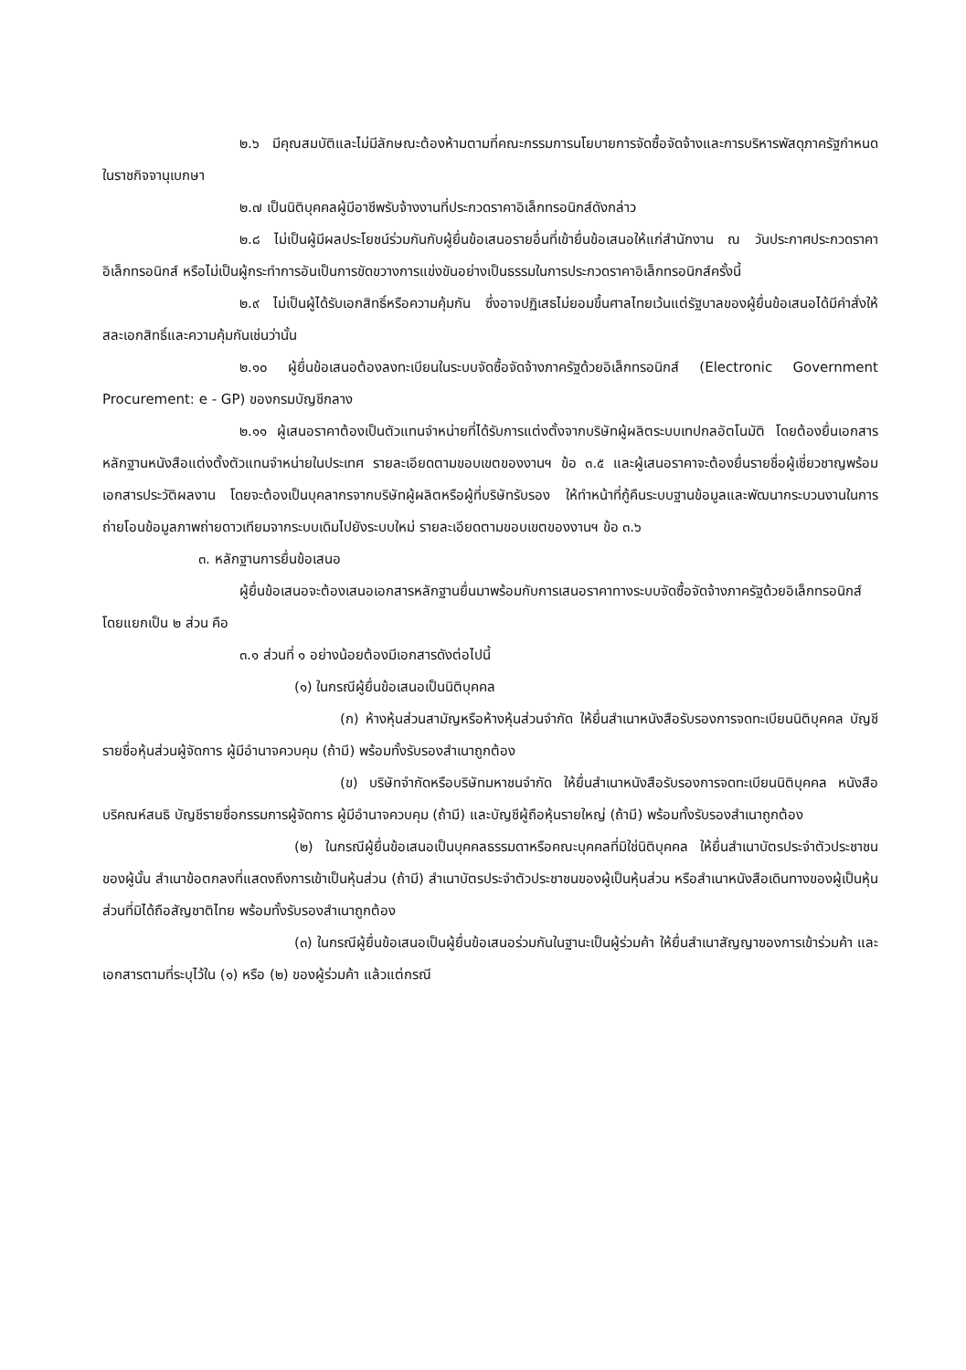๒.๖ มีคุณสมบัติและไม่มีลักษณะต้องห้ามตามที่คณะกรรมการนโยบายการจัดซื้อจัดจ้างและการบริหารพัสดุภาครัฐกำหนดในราชกิจจานุเบกษา
๒.๗ เป็นนิติบุคคลผู้มีอาชีพรับจ้างงานที่ประกวดราคาอิเล็กทรอนิกส์ดังกล่าว
๒.๘ ไม่เป็นผู้มีผลประโยชน์ร่วมกันกับผู้ยื่นข้อเสนอรายอื่นที่เข้ายื่นข้อเสนอให้แก่สำนักงาน ณ วันประกาศประกวดราคาอิเล็กทรอนิกส์ หรือไม่เป็นผู้กระทำการอันเป็นการขัดขวางการแข่งขันอย่างเป็นธรรมในการประกวดราคาอิเล็กทรอนิกส์ครั้งนี้
๒.๙ ไม่เป็นผู้ได้รับเอกสิทธิ์หรือความคุ้มกัน ซึ่งอาจปฏิเสธไม่ยอมขึ้นศาลไทยเว้นแต่รัฐบาลของผู้ยื่นข้อเสนอได้มีคำสั่งให้สละเอกสิทธิ์และความคุ้มกันเช่นว่านั้น
๒.๑๐ ผู้ยื่นข้อเสนอต้องลงทะเบียนในระบบจัดซื้อจัดจ้างภาครัฐด้วยอิเล็กทรอนิกส์ (Electronic Government Procurement: e - GP) ของกรมบัญชีกลาง
๒.๑๑ ผู้เสนอราคาต้องเป็นตัวแทนจำหน่ายที่ได้รับการแต่งตั้งจากบริษัทผู้ผลิตระบบเทปกลอัตโนมัติ โดยต้องยื่นเอกสารหลักฐานหนังสือแต่งตั้งตัวแทนจำหน่ายในประเทศ รายละเอียดตามขอบเขตของงานฯ ข้อ ๓.๕ และผู้เสนอราคาจะต้องยื่นรายชื่อผู้เชี่ยวชาญพร้อมเอกสารประวัติผลงาน โดยจะต้องเป็นบุคลากรจากบริษัทผู้ผลิตหรือผู้ที่บริษัทรับรอง ให้ทำหน้าที่กู้คืนระบบฐานข้อมูลและพัฒนากระบวนงานในการถ่ายโอนข้อมูลภาพถ่ายดาวเทียมจากระบบเดิมไปยังระบบใหม่ รายละเอียดตามขอบเขตของงานฯ ข้อ ๓.๖
๓. หลักฐานการยื่นข้อเสนอ
ผู้ยื่นข้อเสนอจะต้องเสนอเอกสารหลักฐานยื่นมาพร้อมกับการเสนอราคาทางระบบจัดซื้อจัดจ้างภาครัฐด้วยอิเล็กทรอนิกส์ โดยแยกเป็น ๒ ส่วน คือ
๓.๑ ส่วนที่ ๑ อย่างน้อยต้องมีเอกสารดังต่อไปนี้
(๑) ในกรณีผู้ยื่นข้อเสนอเป็นนิติบุคคล
(ก) ห้างหุ้นส่วนสามัญหรือห้างหุ้นส่วนจำกัด ให้ยื่นสำเนาหนังสือรับรองการจดทะเบียนนิติบุคคล บัญชีรายชื่อหุ้นส่วนผู้จัดการ ผู้มีอำนาจควบคุม (ถ้ามี) พร้อมทั้งรับรองสำเนาถูกต้อง
(ข) บริษัทจำกัดหรือบริษัทมหาชนจำกัด ให้ยื่นสำเนาหนังสือรับรองการจดทะเบียนนิติบุคคล หนังสือบริคณห์สนธิ บัญชีรายชื่อกรรมการผู้จัดการ ผู้มีอำนาจควบคุม (ถ้ามี) และบัญชีผู้ถือหุ้นรายใหญ่ (ถ้ามี) พร้อมทั้งรับรองสำเนาถูกต้อง
(๒) ในกรณีผู้ยื่นข้อเสนอเป็นบุคคลธรรมดาหรือคณะบุคคลที่มิใช่นิติบุคคล ให้ยื่นสำเนาบัตรประจำตัวประชาชนของผู้นั้น สำเนาข้อตกลงที่แสดงถึงการเข้าเป็นหุ้นส่วน (ถ้ามี) สำเนาบัตรประจำตัวประชาชนของผู้เป็นหุ้นส่วน หรือสำเนาหนังสือเดินทางของผู้เป็นหุ้นส่วนที่มิได้ถือสัญชาติไทย พร้อมทั้งรับรองสำเนาถูกต้อง
(๓) ในกรณีผู้ยื่นข้อเสนอเป็นผู้ยื่นข้อเสนอร่วมกันในฐานะเป็นผู้ร่วมค้า ให้ยื่นสำเนาสัญญาของการเข้าร่วมค้า และเอกสารตามที่ระบุไว้ใน (๑) หรือ (๒) ของผู้ร่วมค้า แล้วแต่กรณี